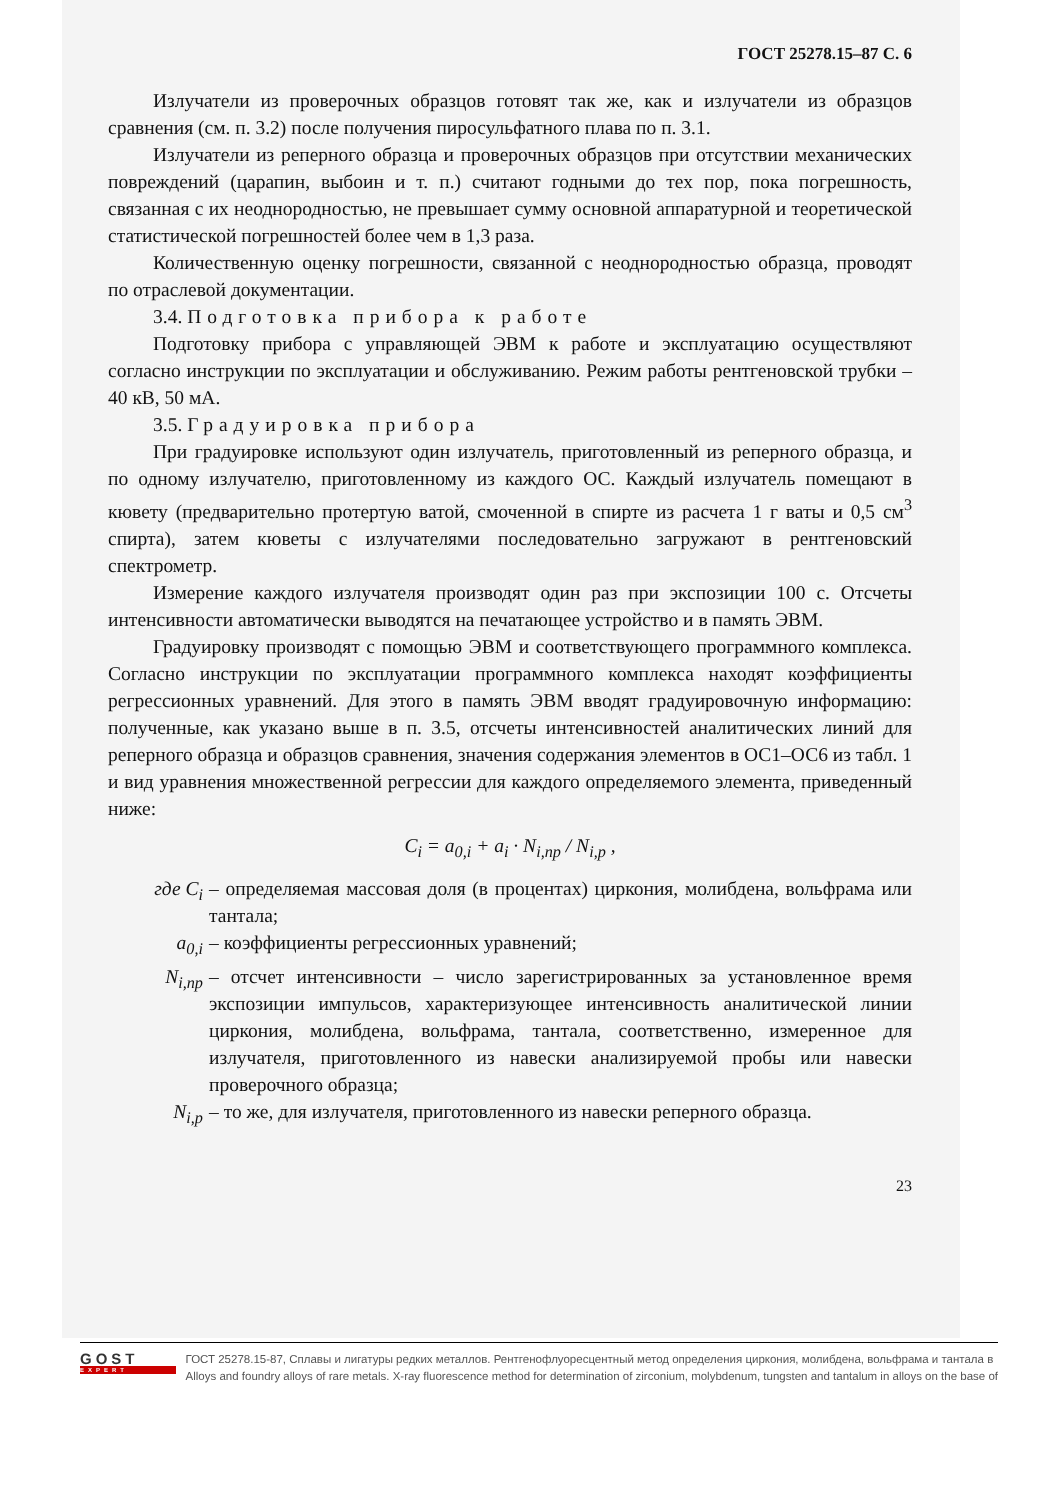ГОСТ 25278.15–87 С. 6
Излучатели из проверочных образцов готовят так же, как и излучатели из образцов сравнения (см. п. 3.2) после получения пиросульфатного плава по п. 3.1.
Излучатели из реперного образца и проверочных образцов при отсутствии механических повреждений (царапин, выбоин и т. п.) считают годными до тех пор, пока погрешность, связанная с их неоднородностью, не превышает сумму основной аппаратурной и теоретической статистической погрешностей более чем в 1,3 раза.
Количественную оценку погрешности, связанной с неоднородностью образца, проводят по отраслевой документации.
3.4. Подготовка прибора к работе
Подготовку прибора с управляющей ЭВМ к работе и эксплуатацию осуществляют согласно инструкции по эксплуатации и обслуживанию. Режим работы рентгеновской трубки – 40 кВ, 50 мА.
3.5. Градуировка прибора
При градуировке используют один излучатель, приготовленный из реперного образца, и по одному излучателю, приготовленному из каждого ОС. Каждый излучатель помещают в кювету (предварительно протертую ватой, смоченной в спирте из расчета 1 г ваты и 0,5 см<sup>3</sup> спирта), затем кюветы с излучателями последовательно загружают в рентгеновский спектрометр.
Измерение каждого излучателя производят один раз при экспозиции 100 с. Отсчеты интенсивности автоматически выводятся на печатающее устройство и в память ЭВМ.
Градуировку производят с помощью ЭВМ и соответствующего программного комплекса. Согласно инструкции по эксплуатации программного комплекса находят коэффициенты регрессионных уравнений. Для этого в память ЭВМ вводят градуировочную информацию: полученные, как указано выше в п. 3.5, отсчеты интенсивностей аналитических линий для реперного образца и образцов сравнения, значения содержания элементов в ОС1–ОС6 из табл. 1 и вид уравнения множественной регрессии для каждого определяемого элемента, приведенный ниже:
C<sub>i</sub> = a<sub>0,i</sub> + a<sub>i</sub> · N<sub>i,пр</sub> / N<sub>i,p</sub> ,
где C<sub>i</sub> – определяемая массовая доля (в процентах) циркония, молибдена, вольфрама или тантала;
a<sub>0,i</sub> – коэффициенты регрессионных уравнений;
N<sub>i,пр</sub> – отсчет интенсивности – число зарегистрированных за установленное время экспозиции импульсов, характеризующее интенсивность аналитической линии циркония, молибдена, вольфрама, тантала, соответственно, измеренное для излучателя, приготовленного из навески анализируемой пробы или навески проверочного образца;
N<sub>i,p</sub> – то же, для излучателя, приготовленного из навески реперного образца.
23
GOST
EXPERT
ГОСТ 25278.15-87, Сплавы и лигатуры редких металлов. Рентгенофлуоресцентный метод определения циркония, молибдена, вольфрама и тантала в
Alloys and foundry alloys of rare metals. X-ray fluorescence method for determination of zirconium, molybdenum, tungsten and tantalum in alloys on the base of